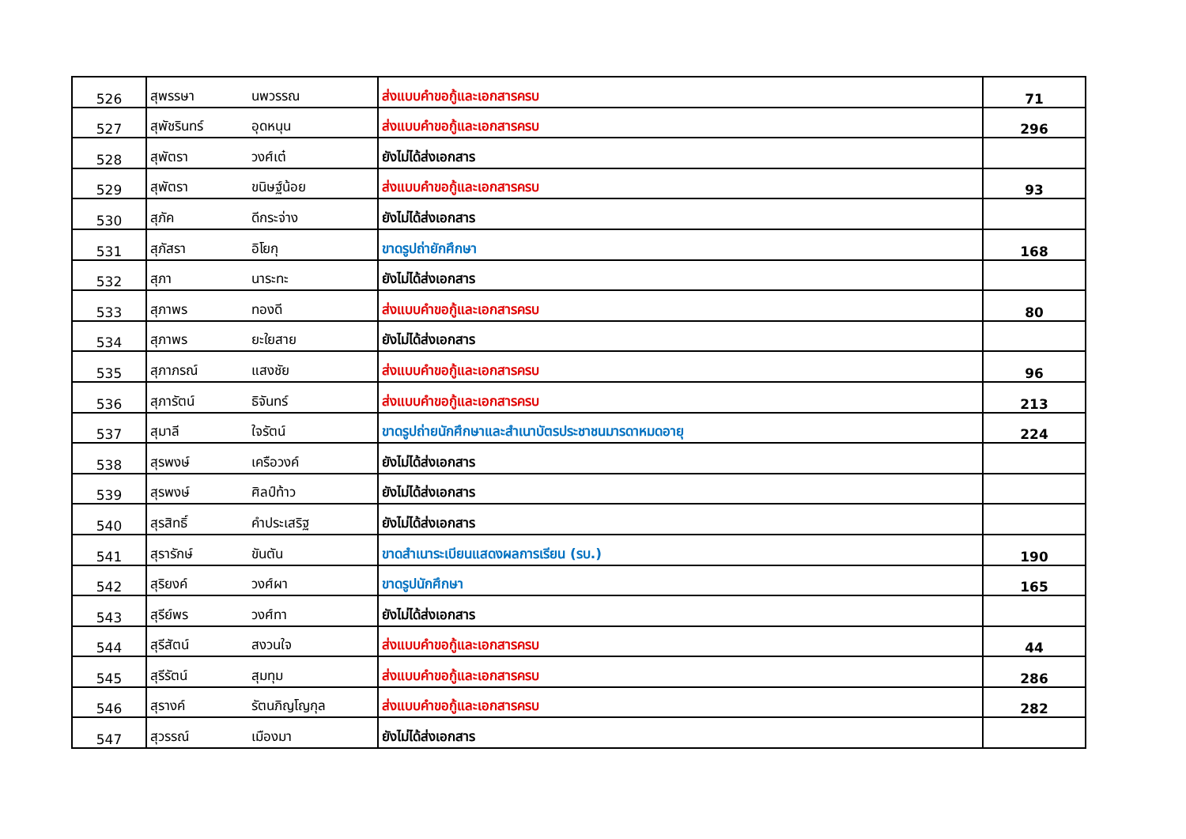| 526 | สุพรรษา | นพวรรณ | ส่งแบบคำขอกู้และเอกสารครบ | 71 |
| 527 | สุพัชรินทร์ | อุดหนุน | ส่งแบบคำขอกู้และเอกสารครบ | 296 |
| 528 | สุพัตรา | วงศ์เต๋ | ยังไม่ได้ส่งเอกสาร | |
| 529 | สุพัตรา | ขนิษฐ์น้อย | ส่งแบบคำขอกู้และเอกสารครบ | 93 |
| 530 | สุภัค | ดีกระจ่าง | ยังไม่ได้ส่งเอกสาร | |
| 531 | สุภัสรา | อิโยกุ | ขาดรูปถ่ายักศึกษา | 168 |
| 532 | สุภา | นาระทะ | ยังไม่ได้ส่งเอกสาร | |
| 533 | สุภาพร | ทองดี | ส่งแบบคำขอกู้และเอกสารครบ | 80 |
| 534 | สุภาพร | ยะใยสาย | ยังไม่ได้ส่งเอกสาร | |
| 535 | สุภาภรณ์ | แสงชัย | ส่งแบบคำขอกู้และเอกสารครบ | 96 |
| 536 | สุภารัตน์ | ธิจันทร์ | ส่งแบบคำขอกู้และเอกสารครบ | 213 |
| 537 | สุมาลี | ใจรัตน์ | ขาดรูปถ่ายนักศึกษาและสำเนาบัตรประชาชนมารดาหมดอายุ | 224 |
| 538 | สุรพงษ์ | เครือวงค์ | ยังไม่ได้ส่งเอกสาร | |
| 539 | สุรพงษ์ | ศิลป์ท้าว | ยังไม่ได้ส่งเอกสาร | |
| 540 | สุรสิทธิ์ | คำประเสริฐ | ยังไม่ได้ส่งเอกสาร | |
| 541 | สุรารักษ์ | ขันตัน | ขาดสำเนาระเบียนแสดงผลการเรียน (รบ.) | 190 |
| 542 | สุริยงค์ | วงศ์ผา | ขาดรูปนักศึกษา | 165 |
| 543 | สุรีย์พร | วงศ์ทา | ยังไม่ได้ส่งเอกสาร | |
| 544 | สุรีสัตน์ | สงวนใจ | ส่งแบบคำขอกู้และเอกสารครบ | 44 |
| 545 | สุรีรัตน์ | สุมทุม | ส่งแบบคำขอกู้และเอกสารครบ | 286 |
| 546 | สุรางค์ | รัตนภิญโญกุล | ส่งแบบคำขอกู้และเอกสารครบ | 282 |
| 547 | สุวรรณ์ | เมืองมา | ยังไม่ได้ส่งเอกสาร | |